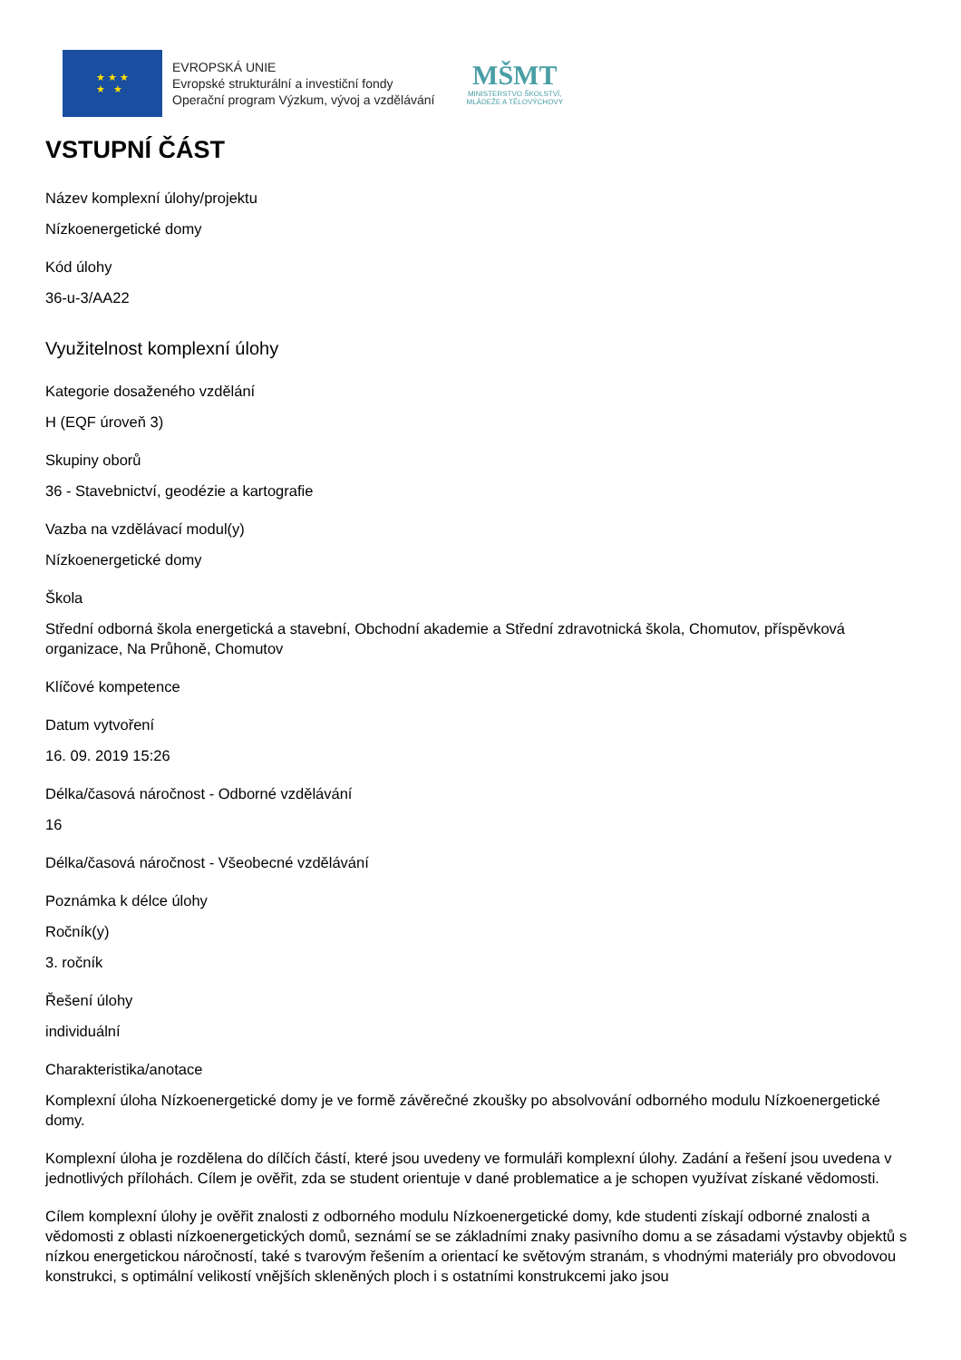★ ★ ★
★ ★
EVROPSKÁ UNIE
Evropské strukturální a investiční fondy
Operační program Výzkum, vývoj a vzdělávání
MŠMT
MINISTERSTVO ŠKOLSTVÍ,
MLÁDEŽE A TĚLOVÝCHOVY
VSTUPNÍ ČÁST
Název komplexní úlohy/projektu
Nízkoenergetické domy
Kód úlohy
36-u-3/AA22
Využitelnost komplexní úlohy
Kategorie dosaženého vzdělání
H (EQF úroveň 3)
Skupiny oborů
36 - Stavebnictví, geodézie a kartografie
Vazba na vzdělávací modul(y)
Nízkoenergetické domy
Škola
Střední odborná škola energetická a stavební, Obchodní akademie a Střední zdravotnická škola, Chomutov, příspěvková organizace, Na Průhoně, Chomutov
Klíčové kompetence
Datum vytvoření
16. 09. 2019 15:26
Délka/časová náročnost - Odborné vzdělávání
16
Délka/časová náročnost - Všeobecné vzdělávání
Poznámka k délce úlohy
Ročník(y)
3. ročník
Řešení úlohy
individuální
Charakteristika/anotace
Komplexní úloha Nízkoenergetické domy je ve formě závěrečné zkoušky po absolvování odborného modulu Nízkoenergetické domy.
Komplexní úloha je rozdělena do dílčích částí, které jsou uvedeny ve formuláři komplexní úlohy. Zadání a řešení jsou uvedena v jednotlivých přílohách. Cílem je ověřit, zda se student orientuje v dané problematice a je schopen využívat získané vědomosti.
Cílem komplexní úlohy je ověřit znalosti z odborného modulu Nízkoenergetické domy, kde studenti získají odborné znalosti a vědomosti z oblasti nízkoenergetických domů, seznámí se se základními znaky pasivního domu a se zásadami výstavby objektů s nízkou energetickou náročností, také s tvarovým řešením a orientací ke světovým stranám, s vhodnými materiály pro obvodovou konstrukci, s optimální velikostí vnějších skleněných ploch i s ostatními konstrukcemi jako jsou